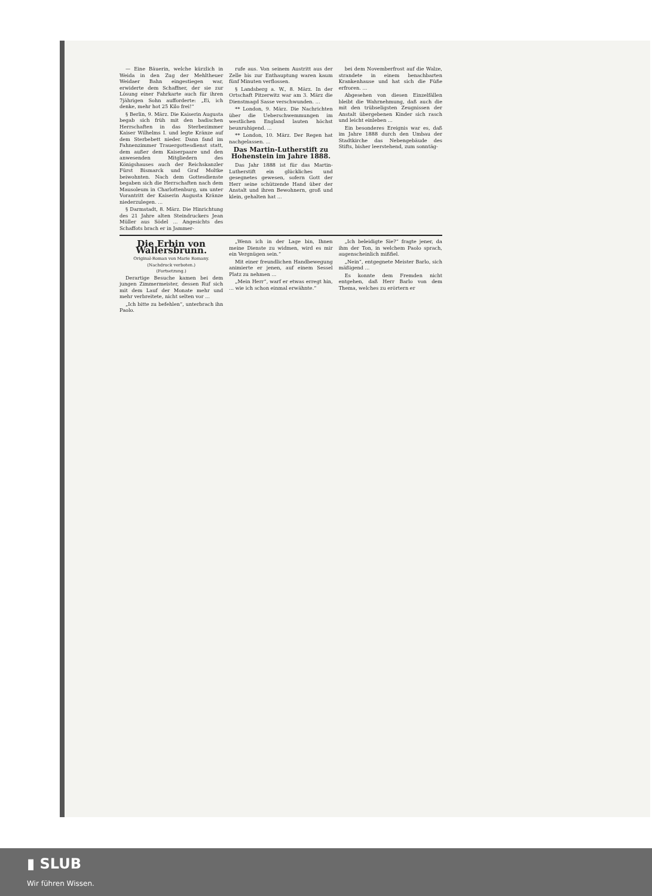— Eine Bäuerin, welche kürzlich in Weida in den Zug der Mehltheuer Weidaer Bahn eingestiegen war, erwiderte dem Schaffner, der sie zur Lösung einer Fahrkarte auch für ihren 7jährigen Sohn aufforderte: „Ei, ich denke, mehr hot 25 Kilo frei!“
§ Berlin, 9. März. Die Kaiserin Augusta begab sich früh mit den badischen Herrschaften in das Sterbezimmer Kaiser Wilhelms I. und legte Kränze auf dem Sterbebett nieder. Dann fand im Fahnenzimmer Trauergottesdienst statt, dem außer dem Kaiserpaare und den anwesenden Mitgliedern des Königshauses auch der Reichskanzler Fürst Bismarck und Graf Moltke beiwohnten. Nach dem Gottesdienste begaben sich die Herrschaften nach dem Mausoleum in Charlottenburg, um unter Vorantritt der Kaiserin Augusta Kränze niederzulegen. ...
§ Darmstadt, 8. März. Die Hinrichtung des 21 Jahre alten Steindruckers Jean Müller aus Södel ... Angesichts des Schaffots brach er in Jammer-
rufe aus. Von seinem Austritt aus der Zelle bis zur Enthauptung waren kaum fünf Minuten verflossen.
§ Landsberg a. W., 8. März. In der Ortschaft Pitzerwitz war am 3. März die Dienstmagd Sasse verschwunden. ...
** London, 9. März. Die Nachrichten über die Ueberschwemmungen im westlichen England lauten höchst beunruhigend. ...
** London, 10. März. Der Regen hat nachgelassen. ...
Das Martin-Lutherstift zu Hohenstein im Jahre 1888.
Das Jahr 1888 ist für das Martin-Lutherstift ein glückliches und gesegnetes gewesen, sofern Gott der Herr seine schützende Hand über der Anstalt und ihren Bewohnern, groß und klein, gehalten hat ...
bei dem Novemberfrost auf die Walze, strandete in einem benachbarten Krankenhause und hat sich die Füße erfroren. ...
Abgesehen von diesen Einzelfällen bleibt die Wahrnehmung, daß auch die mit den trübseligsten Zeugnissen der Anstalt übergebenen Kinder sich rasch und leicht einleben ...
Ein besonderes Ereignis war es, daß im Jahre 1888 durch den Umbau der Stadtkirche das Nebengebäude des Stifts, bisher leerstehend, zum sonntäg-
Die Erbin von Wallersbrunn.
Original-Roman von Marie Romany.
(Nachdruck verboten.)
(Fortsetzung.)
Derartige Besuche kamen bei dem jungen Zimmermeister, dessen Ruf sich mit dem Lauf der Monate mehr und mehr verbreitete, nicht selten vor ...
„Ich bitte zu befehlen“, unterbrach ihn Paolo.
„Wenn ich in der Lage bin, Ihnen meine Dienste zu widmen, wird es mir ein Vergnügen sein.“
Mit einer freundlichen Handbewegung animierte er jenen, auf einem Sessel Platz zu nehmen ...
„Mein Herr“, warf er etwas erregt hin, ... wie ich schon einmal erwähnte.“
„Ich beleidigte Sie?“ fragte jener, da ihm der Ton, in welchem Paolo sprach, augenscheinlich mißfiel.
„Nein“, entgegnete Meister Barlo, sich mäßigend ...
Es konnte dem Fremden nicht entgehen, daß Herr Barlo von dem Thema, welches zu erörtern er
▮ SLUB
Wir führen Wissen.